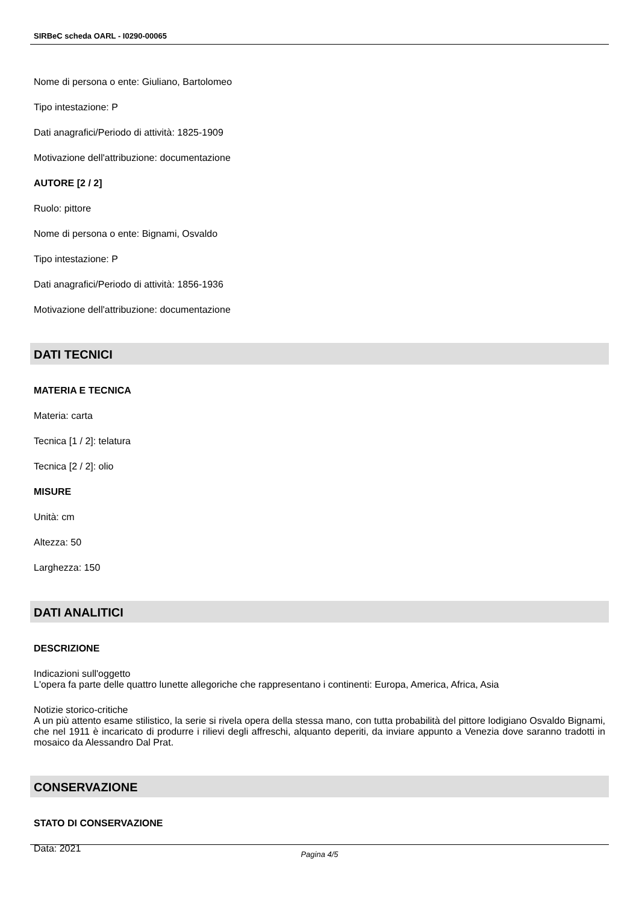SIRBeC scheda OARL - I0290-00065
Nome di persona o ente: Giuliano, Bartolomeo
Tipo intestazione: P
Dati anagrafici/Periodo di attività: 1825-1909
Motivazione dell'attribuzione: documentazione
AUTORE [2 / 2]
Ruolo: pittore
Nome di persona o ente: Bignami, Osvaldo
Tipo intestazione: P
Dati anagrafici/Periodo di attività: 1856-1936
Motivazione dell'attribuzione: documentazione
DATI TECNICI
MATERIA E TECNICA
Materia: carta
Tecnica [1 / 2]: telatura
Tecnica [2 / 2]: olio
MISURE
Unità: cm
Altezza: 50
Larghezza: 150
DATI ANALITICI
DESCRIZIONE
Indicazioni sull'oggetto
L'opera fa parte delle quattro lunette allegoriche che rappresentano i continenti: Europa, America, Africa, Asia
Notizie storico-critiche
A un più attento esame stilistico, la serie si rivela opera della stessa mano, con tutta probabilità del pittore lodigiano Osvaldo Bignami, che nel 1911 è incaricato di produrre i rilievi degli affreschi, alquanto deperiti, da inviare appunto a Venezia dove saranno tradotti in mosaico da Alessandro Dal Prat.
CONSERVAZIONE
STATO DI CONSERVAZIONE
Data: 2021
Pagina 4/5